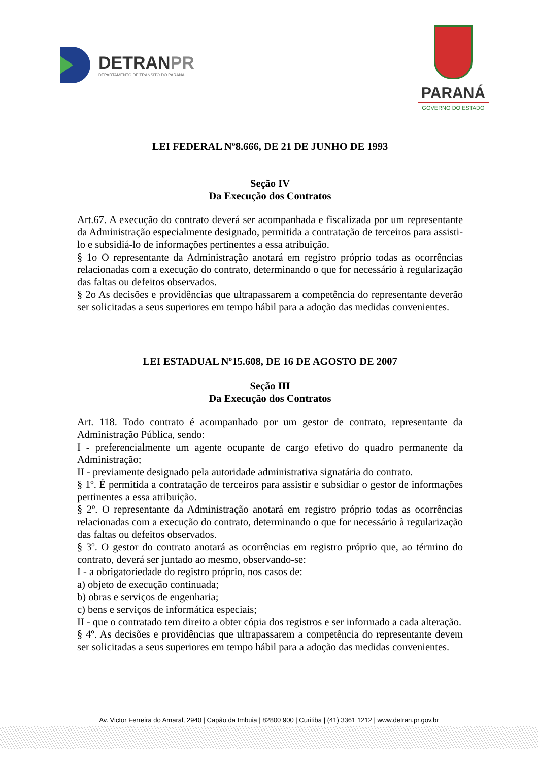DETRANPR
DEPARTAMENTO DE TRÂNSITO DO PARANÁ
PARANÁ
GOVERNO DO ESTADO
LEI FEDERAL Nº8.666, DE 21 DE JUNHO DE 1993
Seção IV
Da Execução dos Contratos
Art.67. A execução do contrato deverá ser acompanhada e fiscalizada por um representante da Administração especialmente designado, permitida a contratação de terceiros para assisti-lo e subsidiá-lo de informações pertinentes a essa atribuição.
§ 1o O representante da Administração anotará em registro próprio todas as ocorrências relacionadas com a execução do contrato, determinando o que for necessário à regularização das faltas ou defeitos observados.
§ 2o As decisões e providências que ultrapassarem a competência do representante deverão ser solicitadas a seus superiores em tempo hábil para a adoção das medidas convenientes.
LEI ESTADUAL Nº15.608, DE 16 DE AGOSTO DE 2007
Seção III
Da Execução dos Contratos
Art. 118. Todo contrato é acompanhado por um gestor de contrato, representante da Administração Pública, sendo:
I - preferencialmente um agente ocupante de cargo efetivo do quadro permanente da Administração;
II - previamente designado pela autoridade administrativa signatária do contrato.
§ 1º. É permitida a contratação de terceiros para assistir e subsidiar o gestor de informações pertinentes a essa atribuição.
§ 2º. O representante da Administração anotará em registro próprio todas as ocorrências relacionadas com a execução do contrato, determinando o que for necessário à regularização das faltas ou defeitos observados.
§ 3º. O gestor do contrato anotará as ocorrências em registro próprio que, ao término do contrato, deverá ser juntado ao mesmo, observando-se:
I - a obrigatoriedade do registro próprio, nos casos de:
a) objeto de execução continuada;
b) obras e serviços de engenharia;
c) bens e serviços de informática especiais;
II - que o contratado tem direito a obter cópia dos registros e ser informado a cada alteração.
§ 4º. As decisões e providências que ultrapassarem a competência do representante devem ser solicitadas a seus superiores em tempo hábil para a adoção das medidas convenientes.
Av. Victor Ferreira do Amaral, 2940 | Capão da Imbuia | 82800 900 | Curitiba | (41) 3361 1212 | www.detran.pr.gov.br